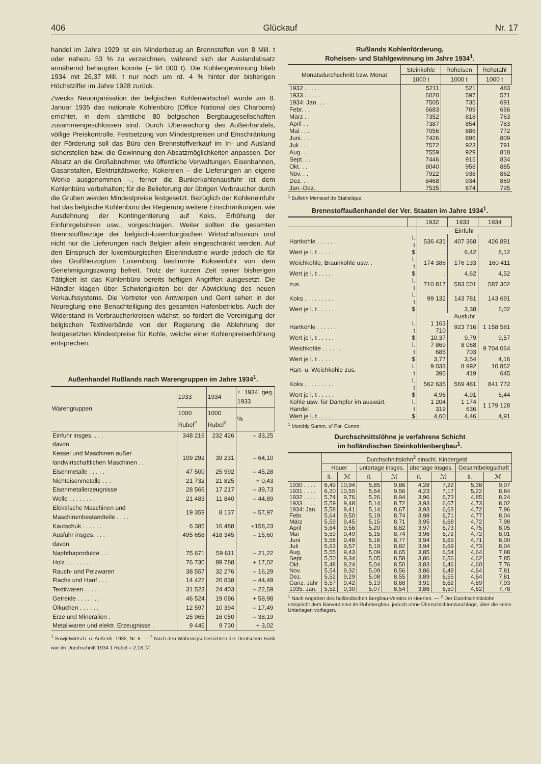406 Glückauf Nr. 17
handel im Jahre 1929 ist ein Minderbezug an Brennstoffen von 8 Mill. t oder nahezu 53 % zu verzeichnen, während sich der Auslandabsatz annähernd behaupten konnte (– 94 000 t). Die Kohlengewinnung blieb 1934 mit 26,37 Mill. t nur noch um rd. 4 % hinter der bisherigen Höchstziffer im Jahre 1928 zurück.
Zwecks Neuorganisation der belgischen Kohlenwirtschaft wurde am 8. Januar 1935 das nationale Kohlenbüro (Office National des Charbons) errichtet, in dem sämtliche 80 belgischen Bergbaugesellschaften zusammengeschlossen sind. Durch Überwachung des Außenhandels, völlige Preiskontrolle, Festsetzung von Mindestpreisen und Einschränkung der Förderung soll das Büro den Brennstoffverkauf im In- und Ausland sicherstellen bzw. die Gewinnung den Absatzmöglichkeiten anpassen. Der Absatz an die Großabnehmer, wie öffentliche Verwaltungen, Eisenbahnen, Gasanstalten, Elektrizitätswerke, Kokereien – die Lieferungen an eigene Werke ausgenommen –, ferner die Bunkerkohlenausfuhr ist dem Kohlenbüro vorbehalten; für die Belieferung der übrigen Verbraucher durch die Gruben werden Mindestpreise festgesetzt. Bezüglich der Kohleneinfuhr hat das belgische Kohlenbüro der Regierung weitere Einschränkungen, wie Ausdehnung der Kontingentierung auf Koks, Erhöhung der Einfuhrgebühren usw., vorgeschlagen. Weiter sollten die gesamten Brennstoffbezüge der belgisch-luxemburgischen Wirtschaftsunion und nicht nur die Lieferungen nach Belgien allein eingeschränkt werden. Auf den Einspruch der luxemburgischen Eisenindustrie wurde jedoch die für das Großherzogtum Luxemburg bestimmte Kokseinfuhr von dem Genehmigungszwang befreit. Trotz der kurzen Zeit seiner bisherigen Tätigkeit ist das Kohlenbüro bereits heftigen Angriffen ausgesetzt. Die Händler klagen über Schwierigkeiten bei der Abwicklung des neuen Verkaufssystems. Die Vertreter von Antwerpen und Gent sehen in der Neureglung eine Benachteiligung des gesamten Hafenbetriebs. Auch der Widerstand in Verbraucherkreisen wächst; so fordert die Vereinigung der belgischen Textilverbände von der Regierung die Ablehnung der festgesetzten Mindestpreise für Kohle, welche einer Kohlenpreiserhöhung entsprechen.
Außenhandel Rußlands nach Warengruppen im Jahre 1934<sup>1</sup>.
| Warengruppen | 1933 | 1934 | ± 1934 geg. 1933 |
| --- | --- | --- | --- |
| | 1000 Rubel<sup>2</sup> | 1000 Rubel<sup>2</sup> | % |
| Einfuhr insges. . . . | 348 216 | 232 426 | – 33,25 |
| davon | | | |
| Kessel und Maschinen außer landwirtschaftlichen Maschinen . . | 109 292 | 39 231 | – 64,10 |
| Eisenmetalle . . . . . | 47 500 | 25 992 | – 45,28 |
| Nichteisenmetalle . . . | 21 732 | 21 825 | + 0,43 |
| Eisenmetallerzeugnisse | 28 566 | 17 217 | – 39,73 |
| Wolle . . . . . . . . | 21 483 | 11 840 | – 44,89 |
| Elektrische Maschinen und Maschinenbestandteile . . . . | 19 359 | 8 137 | – 57,97 |
| Kautschuk . . . . . . | 6 385 | 16 488 | +158,23 |
| Ausfuhr insges. . . . | 495 658 | 418 345 | – 15,60 |
| davon | | | |
| Naphthaprodukte . . . | 75 671 | 59 611 | – 21,22 |
| Holz . . . . . . . . | 76 730 | 89 788 | + 17,02 |
| Rauch- und Pelzwaren | 38 557 | 32 276 | – 16,29 |
| Flachs und Hanf . . . | 14 422 | 20 838 | – 44,49 |
| Textilwaren . . . . . | 31 523 | 24 403 | – 22,59 |
| Getreide . . . . . . . | 46 524 | 19 086 | + 58,98 |
| Ölkuchen . . . . . . | 12 597 | 10 394 | – 17,49 |
| Erze und Mineralien . | 25 965 | 16 050 | – 38,19 |
| Metallwaren und elektr. Erzeugnisse . | 9 445 | 9 730 | + 3,02 |
<sup>1</sup> Sowjetwirtsch. u. Außenh. 1935, Nr. 6. — <sup>2</sup> Nach den Währungsübersichten der Deutschen Bank war im Durchschnitt 1934 1 Rubel = 2,18 ℳ.
Rußlands Kohlenförderung,
Roheisen- und Stahlgewinnung im Jahre 1934<sup>1</sup>.
| Monatsdurchschnitt bzw. Monat | Steinkohle | Roheisen | Rohstahl |
| --- | --- | --- | --- |
| | 1000 t | 1000 t | 1000 t |
| 1932 . . . . . | 5211 | 521 | 483 |
| 1933 . . . . . | 6020 | 597 | 571 |
| 1934: Jan. . . | 7505 | 735 | 691 |
| Febr. . . | 6683 | 709 | 666 |
| März . . | 7352 | 818 | 763 |
| April . . | 7387 | 854 | 783 |
| Mai . . . | 7056 | 886 | 772 |
| Juni. . . | 7426 | 896 | 809 |
| Juli . . . | 7572 | 923 | 791 |
| Aug. . . | 7559 | 929 | 818 |
| Sept. . . | 7446 | 915 | 834 |
| Okt. . . | 8040 | 958 | 885 |
| Nov. . . | 7922 | 938 | 862 |
| Dez. . . | 8468 | 934 | 869 |
| Jan.-Dez. | 7535 | 874 | 795 |
<sup>1</sup> Bulletin Mensuel de Statistique.
Brennstoffaußenhandel der Ver. Staaten im Jahre 1934<sup>1</sup>.
| | | 1932 | 1933 | 1934 |
| --- | --- | --- | --- | --- |
| | | Einfuhr | | |
| Hartkohle . . . . . . | l. t | 536 431 | 407 368 | 426 891 |
| Wert je l. t . . . . . | $ | . | 6,42 | 8,12 |
| Weichkohle, Braunkohle usw. . | l. t | 174 386 | 176 133 | 160 411 |
| Wert je l. t . . . . . | $ | . | 4,62 | 4,52 |
| zus. | l. t | 710 817 | 583 501 | 587 302 |
| Koks . . . . . . . . . | l. t | 99 132 | 143 781 | 143 691 |
| Wert je l. t . . . . . | $ | . | 3,38 | 6,02 |
| | | Ausfuhr | | |
| Hartkohle . . . . . . | l. t | 1 163 710 | 923 716 | 1 158 581 |
| Wert je l. t . . . . . | $ | 10,37 | 9,79 | 9,57 |
| Weichkohle . . . . . . | l. t | 7 869 685 | 8 068 703 | 9 704 064 |
| Wert je l. t . . . . . | $ | 3,77 | 3,54 | 4,16 |
| Hart- u. Weichkohle zus. | l. t | 9 033 395 | 8 992 419 | 10 862 645 |
| Koks . . . . . . . . . | l. t | 562 635 | 569 481 | 841 772 |
| Wert je l. t . . . . . | $ | 4,96 | 4,91 | 6,44 |
| Kohle usw. für Dampfer im auswärt. Handel | l. t | 1 204 319 | 1 174 636 | 1 179 128 |
| Wert je l. t . . . . . | $ | 4,60 | 4,46 | 4,91 |
<sup>1</sup> Monthly Summ. of For. Comm.
Durchschnittslöhne je verfahrene Schicht
im holländischen Steinkohlenbergbau<sup>1</sup>.
| | Durchschnittslohn<sup>2</sup> einschl. Kindergeld | | | | | | | |
| --- | --- | --- | --- | --- | --- | --- | --- | --- |
| | Hauer | | untertage insges. | | übertage insges. | | Gesamtbelegschaft | |
| | fl. | ℳ | fl. | ℳ | fl. | ℳ | fl. | ℳ |
| 1930 . . . . | 6,49 | 10,94 | 5,85 | 9,86 | 4,28 | 7,22 | 5,38 | 9,07 |
| 1931 . . . . | 6,20 | 10,50 | 5,64 | 9,56 | 4,23 | 7,17 | 5,22 | 8,84 |
| 1932 . . . . | 5,74 | 9,76 | 5,26 | 8,94 | 3,96 | 6,73 | 4,85 | 8,24 |
| 1933 . . . . | 5,59 | 9,48 | 5,14 | 8,72 | 3,93 | 6,67 | 4,73 | 8,02 |
| 1934: Jan. | 5,58 | 9,41 | 5,14 | 8,67 | 3,93 | 6,63 | 4,72 | 7,96 |
| Febr. | 5,64 | 9,50 | 5,19 | 8,74 | 3,98 | 6,71 | 4,77 | 8,04 |
| März | 5,59 | 9,45 | 5,15 | 8,71 | 3,95 | 6,68 | 4,72 | 7,98 |
| April | 5,64 | 9,56 | 5,20 | 8,82 | 3,97 | 6,73 | 4,75 | 8,05 |
| Mai | 5,59 | 9,49 | 5,15 | 8,74 | 3,96 | 6,72 | 4,72 | 8,01 |
| Juni | 5,58 | 9,48 | 5,16 | 8,77 | 3,94 | 6,69 | 4,71 | 8,00 |
| Juli | 5,63 | 9,57 | 5,19 | 8,82 | 3,94 | 6,69 | 4,73 | 8,04 |
| Aug. | 5,55 | 9,43 | 5,09 | 8,65 | 3,85 | 6,54 | 4,64 | 7,88 |
| Sept. | 5,50 | 9,34 | 5,05 | 8,58 | 3,86 | 6,56 | 4,62 | 7,85 |
| Okt. | 5,48 | 9,24 | 5,04 | 8,50 | 3,83 | 6,46 | 4,60 | 7,76 |
| Nov. | 5,54 | 9,32 | 5,09 | 8,56 | 3,86 | 6,49 | 4,64 | 7,81 |
| Dez. | 5,52 | 9,29 | 5,08 | 8,55 | 3,89 | 6,55 | 4,64 | 7,81 |
| Ganz. Jahr | 5,57 | 9,42 | 5,13 | 8,68 | 3,91 | 6,62 | 4,69 | 7,93 |
| 1935: Jan. | 5,52 | 9,30 | 5,07 | 8,54 | 3,86 | 6,50 | 4,62 | 7,78 |
<sup>1</sup> Nach Angaben des holländischen Bergbau-Vereins in Heerlen. — <sup>2</sup> Der Durchschnittslohn entspricht dem Barverdienst im Ruhrbergbau, jedoch ohne Überschichtenzuschläge, über die keine Unterlagen vorliegen.